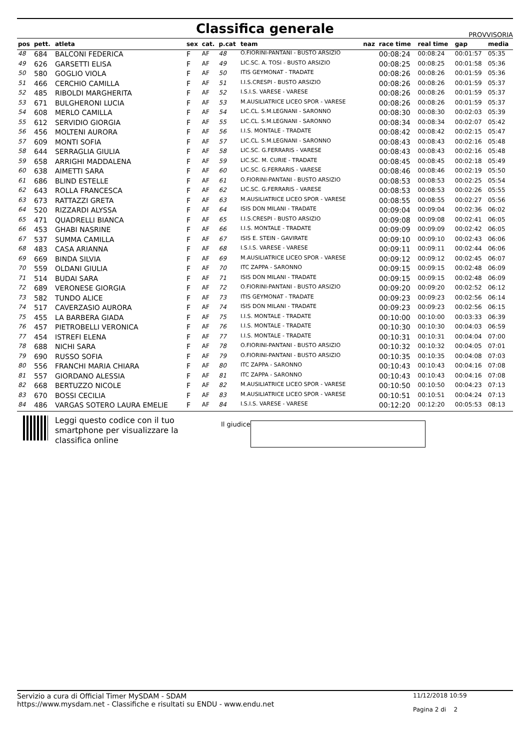Classifica generale
PROVVISORIA
| pos | pett. | atleta | sex | cat. | p.cat | team | naz | race time | real time | gap | media |
| --- | --- | --- | --- | --- | --- | --- | --- | --- | --- | --- | --- |
| 48 | 684 | BALCONI FEDERICA | F | AF | 48 | O.FIORINI-PANTANI - BUSTO ARSIZIO | | 00:08:24 | 00:08:24 | 00:01:57 | 05:35 |
| 49 | 626 | GARSETTI ELISA | F | AF | 49 | LIC.SC. A. TOSI - BUSTO ARSIZIO | | 00:08:25 | 00:08:25 | 00:01:58 | 05:36 |
| 50 | 580 | GOGLIO VIOLA | F | AF | 50 | ITIS GEYMONAT - TRADATE | | 00:08:26 | 00:08:26 | 00:01:59 | 05:36 |
| 51 | 466 | CERCHIO CAMILLA | F | AF | 51 | I.I.S.CRESPI - BUSTO ARSIZIO | | 00:08:26 | 00:08:26 | 00:01:59 | 05:37 |
| 52 | 485 | RIBOLDI MARGHERITA | F | AF | 52 | I.S.I.S. VARESE - VARESE | | 00:08:26 | 00:08:26 | 00:01:59 | 05:37 |
| 53 | 671 | BULGHERONI LUCIA | F | AF | 53 | M.AUSILIATRICE LICEO SPOR - VARESE | | 00:08:26 | 00:08:26 | 00:01:59 | 05:37 |
| 54 | 608 | MERLO CAMILLA | F | AF | 54 | LIC.CL. S.M.LEGNANI - SARONNO | | 00:08:30 | 00:08:30 | 00:02:03 | 05:39 |
| 55 | 612 | SERVIDIO GIORGIA | F | AF | 55 | LIC.CL. S.M.LEGNANI - SARONNO | | 00:08:34 | 00:08:34 | 00:02:07 | 05:42 |
| 56 | 456 | MOLTENI AURORA | F | AF | 56 | I.I.S. MONTALE - TRADATE | | 00:08:42 | 00:08:42 | 00:02:15 | 05:47 |
| 57 | 609 | MONTI SOFIA | F | AF | 57 | LIC.CL. S.M.LEGNANI - SARONNO | | 00:08:43 | 00:08:43 | 00:02:16 | 05:48 |
| 58 | 644 | SERRAGLIA GIULIA | F | AF | 58 | LIC.SC. G.FERRARIS - VARESE | | 00:08:43 | 00:08:43 | 00:02:16 | 05:48 |
| 59 | 658 | ARRIGHI MADDALENA | F | AF | 59 | LIC.SC. M. CURIE - TRADATE | | 00:08:45 | 00:08:45 | 00:02:18 | 05:49 |
| 60 | 638 | AIMETTI SARA | F | AF | 60 | LIC.SC. G.FERRARIS - VARESE | | 00:08:46 | 00:08:46 | 00:02:19 | 05:50 |
| 61 | 686 | BLIND ESTELLE | F | AF | 61 | O.FIORINI-PANTANI - BUSTO ARSIZIO | | 00:08:53 | 00:08:53 | 00:02:25 | 05:54 |
| 62 | 643 | ROLLA FRANCESCA | F | AF | 62 | LIC.SC. G.FERRARIS - VARESE | | 00:08:53 | 00:08:53 | 00:02:26 | 05:55 |
| 63 | 673 | RATTAZZI GRETA | F | AF | 63 | M.AUSILIATRICE LICEO SPOR - VARESE | | 00:08:55 | 00:08:55 | 00:02:27 | 05:56 |
| 64 | 520 | RIZZARDI ALYSSA | F | AF | 64 | ISIS DON MILANI - TRADATE | | 00:09:04 | 00:09:04 | 00:02:36 | 06:02 |
| 65 | 471 | QUADRELLI BIANCA | F | AF | 65 | I.I.S.CRESPI - BUSTO ARSIZIO | | 00:09:08 | 00:09:08 | 00:02:41 | 06:05 |
| 66 | 453 | GHABI NASRINE | F | AF | 66 | I.I.S. MONTALE - TRADATE | | 00:09:09 | 00:09:09 | 00:02:42 | 06:05 |
| 67 | 537 | SUMMA CAMILLA | F | AF | 67 | ISIS E. STEIN - GAVIRATE | | 00:09:10 | 00:09:10 | 00:02:43 | 06:06 |
| 68 | 483 | CASA ARIANNA | F | AF | 68 | I.S.I.S. VARESE - VARESE | | 00:09:11 | 00:09:11 | 00:02:44 | 06:06 |
| 69 | 669 | BINDA SILVIA | F | AF | 69 | M.AUSILIATRICE LICEO SPOR - VARESE | | 00:09:12 | 00:09:12 | 00:02:45 | 06:07 |
| 70 | 559 | OLDANI GIULIA | F | AF | 70 | ITC ZAPPA - SARONNO | | 00:09:15 | 00:09:15 | 00:02:48 | 06:09 |
| 71 | 514 | BUDAI SARA | F | AF | 71 | ISIS DON MILANI - TRADATE | | 00:09:15 | 00:09:15 | 00:02:48 | 06:09 |
| 72 | 689 | VERONESE GIORGIA | F | AF | 72 | O.FIORINI-PANTANI - BUSTO ARSIZIO | | 00:09:20 | 00:09:20 | 00:02:52 | 06:12 |
| 73 | 582 | TUNDO ALICE | F | AF | 73 | ITIS GEYMONAT - TRADATE | | 00:09:23 | 00:09:23 | 00:02:56 | 06:14 |
| 74 | 517 | CAVERZASIO AURORA | F | AF | 74 | ISIS DON MILANI - TRADATE | | 00:09:23 | 00:09:23 | 00:02:56 | 06:15 |
| 75 | 455 | LA BARBERA GIADA | F | AF | 75 | I.I.S. MONTALE - TRADATE | | 00:10:00 | 00:10:00 | 00:03:33 | 06:39 |
| 76 | 457 | PIETROBELLI VERONICA | F | AF | 76 | I.I.S. MONTALE - TRADATE | | 00:10:30 | 00:10:30 | 00:04:03 | 06:59 |
| 77 | 454 | ISTREFI ELENA | F | AF | 77 | I.I.S. MONTALE - TRADATE | | 00:10:31 | 00:10:31 | 00:04:04 | 07:00 |
| 78 | 688 | NICHI SARA | F | AF | 78 | O.FIORINI-PANTANI - BUSTO ARSIZIO | | 00:10:32 | 00:10:32 | 00:04:05 | 07:01 |
| 79 | 690 | RUSSO SOFIA | F | AF | 79 | O.FIORINI-PANTANI - BUSTO ARSIZIO | | 00:10:35 | 00:10:35 | 00:04:08 | 07:03 |
| 80 | 556 | FRANCHI MARIA CHIARA | F | AF | 80 | ITC ZAPPA - SARONNO | | 00:10:43 | 00:10:43 | 00:04:16 | 07:08 |
| 81 | 557 | GIORDANO ALESSIA | F | AF | 81 | ITC ZAPPA - SARONNO | | 00:10:43 | 00:10:43 | 00:04:16 | 07:08 |
| 82 | 668 | BERTUZZO NICOLE | F | AF | 82 | M.AUSILIATRICE LICEO SPOR - VARESE | | 00:10:50 | 00:10:50 | 00:04:23 | 07:13 |
| 83 | 670 | BOSSI CECILIA | F | AF | 83 | M.AUSILIATRICE LICEO SPOR - VARESE | | 00:10:51 | 00:10:51 | 00:04:24 | 07:13 |
| 84 | 486 | VARGAS SOTERO LAURA EMELIE | F | AF | 84 | I.S.I.S. VARESE - VARESE | | 00:12:20 | 00:12:20 | 00:05:53 | 08:13 |
Leggi questo codice con il tuo smartphone per visualizzare la classifica online
Il giudice
Servizio a cura di Official Timer MySDAM - SDAM
https://www.mysdam.net - Classifiche e risultati su ENDU - www.endu.net
11/12/2018 10:59
Pagina 2 di 2